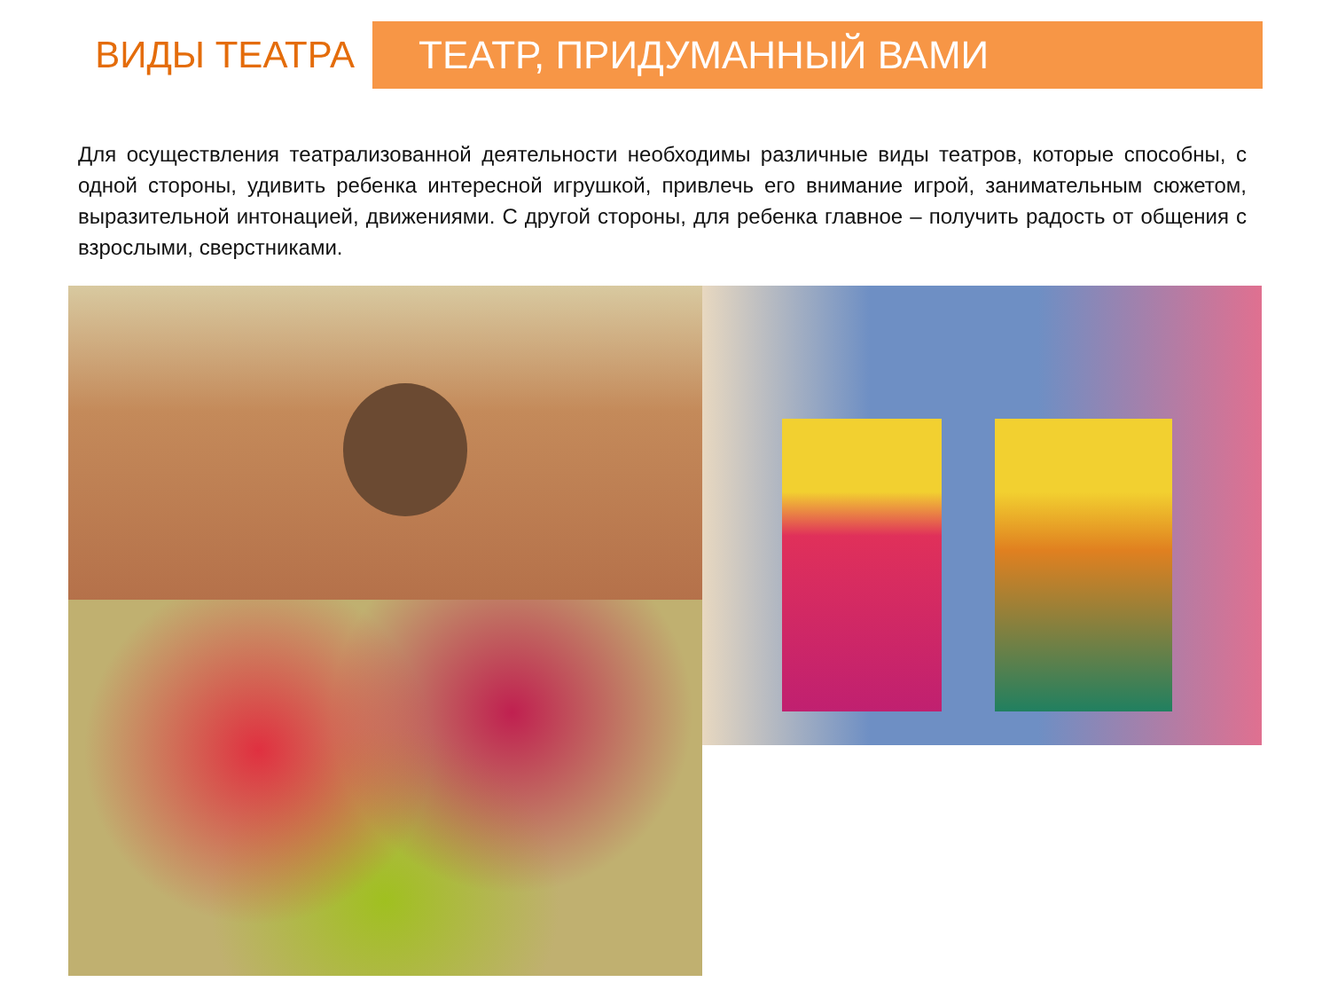ВИДЫ ТЕАТРА
ТЕАТР, ПРИДУМАННЫЙ ВАМИ
Для осуществления театрализованной деятельности необходимы различные виды театров, которые способны, с одной стороны, удивить ребенка интересной игрушкой, привлечь его внимание игрой, занимательным сюжетом, выразительной интонацией, движениями. С другой стороны, для ребенка главное – получить радость от общения с взрослыми, сверстниками.